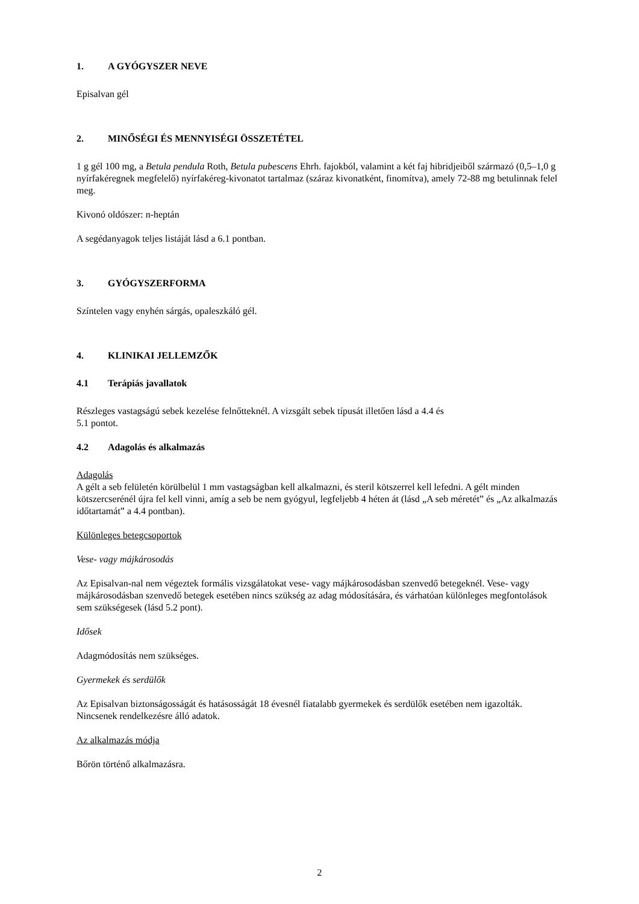1. A GYÓGYSZER NEVE
Episalvan gél
2. MINŐSÉGI ÉS MENNYISÉGI ÖSSZETÉTEL
1 g gél 100 mg, a Betula pendula Roth, Betula pubescens Ehrh. fajokból, valamint a két faj hibridjeiből származó (0,5–1,0 g nyírfakéregnek megfelelő) nyírfakéreg-kivonatot tartalmaz (száraz kivonatként, finomítva), amely 72-88 mg betulinnak felel meg.
Kivonó oldószer: n-heptán
A segédanyagok teljes listáját lásd a 6.1 pontban.
3. GYÓGYSZERFORMA
Színtelen vagy enyhén sárgás, opaleszkáló gél.
4. KLINIKAI JELLEMZŐK
4.1 Terápiás javallatok
Részleges vastagságú sebek kezelése felnőtteknél. A vizsgált sebek típusát illetően lásd a 4.4 és
5.1 pontot.
4.2 Adagolás és alkalmazás
Adagolás
A gélt a seb felületén körülbelül 1 mm vastagságban kell alkalmazni, és steril kötszerrel kell lefedni. A gélt minden kötszercserénél újra fel kell vinni, amíg a seb be nem gyógyul, legfeljebb 4 héten át (lásd „A seb méretét” és „Az alkalmazás időtartamát” a 4.4 pontban).
Különleges betegcsoportok
Vese- vagy májkárosodás
Az Episalvan-nal nem végeztek formális vizsgálatokat vese- vagy májkárosodásban szenvedő betegeknél. Vese- vagy májkárosodásban szenvedő betegek esetében nincs szükség az adag módosítására, és várhatóan különleges megfontolások sem szükségesek (lásd 5.2 pont).
Idősek
Adagmódosítás nem szükséges.
Gyermekek és serdülők
Az Episalvan biztonságosságát és hatásosságát 18 évesnél fiatalabb gyermekek és serdülők esetében nem igazolták. Nincsenek rendelkezésre álló adatok.
Az alkalmazás módja
Bőrön történő alkalmazásra.
2